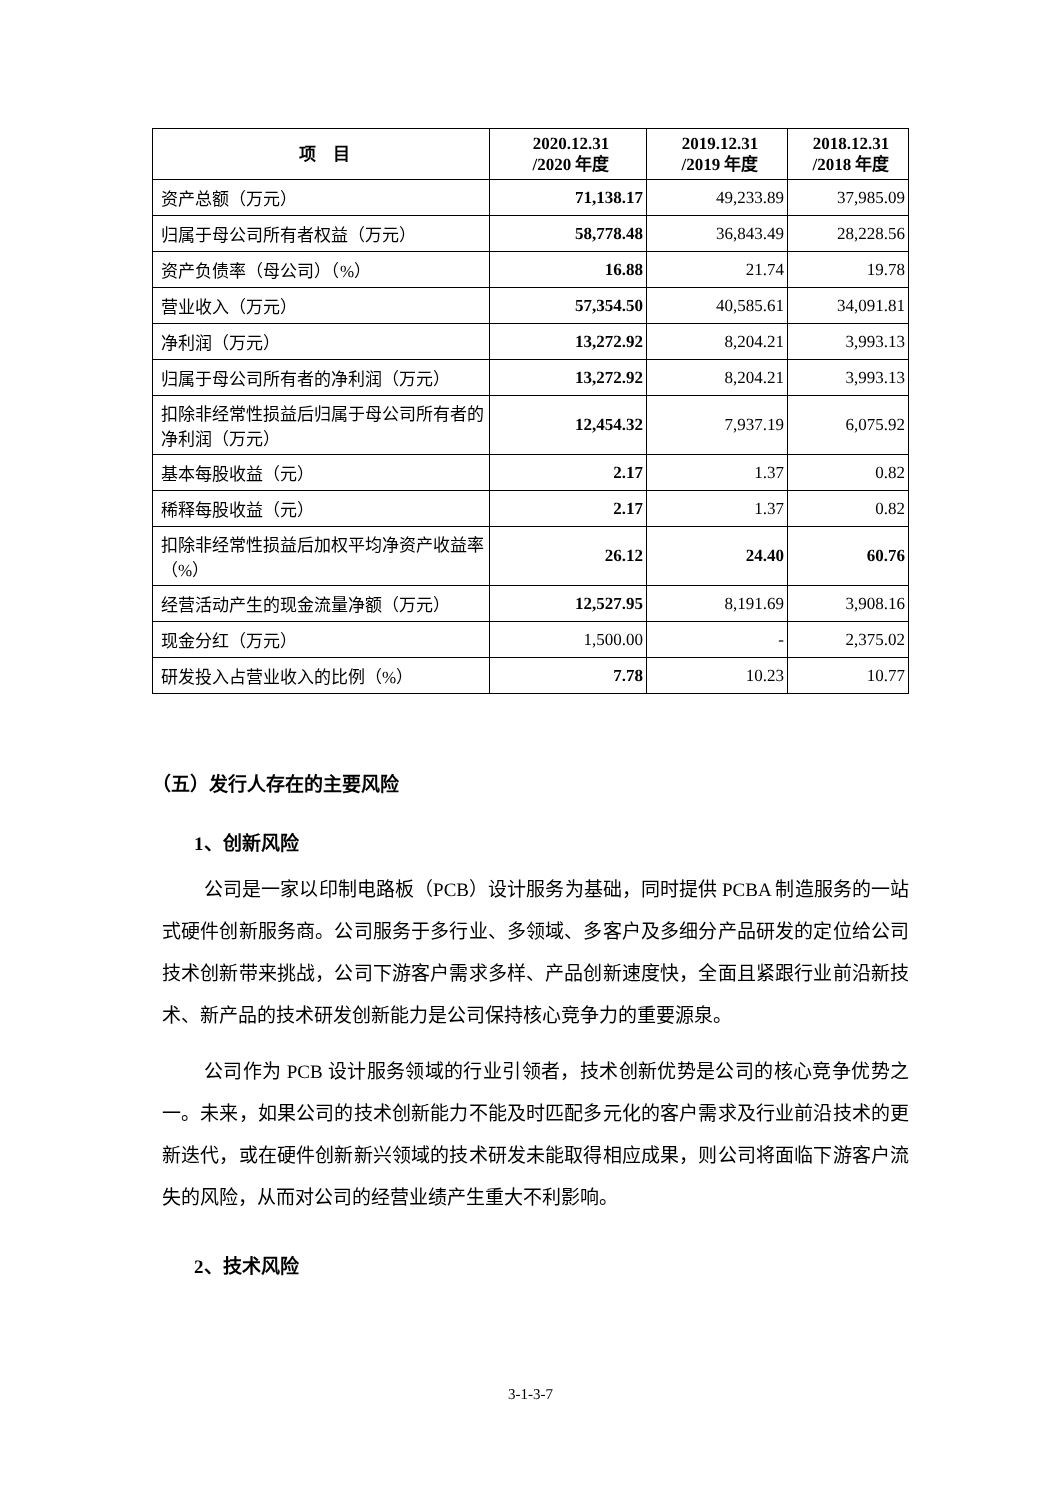| 项 目 | 2020.12.31 /2020 年度 | 2019.12.31 /2019 年度 | 2018.12.31 /2018 年度 |
| --- | --- | --- | --- |
| 资产总额（万元） | 71,138.17 | 49,233.89 | 37,985.09 |
| 归属于母公司所有者权益（万元） | 58,778.48 | 36,843.49 | 28,228.56 |
| 资产负债率（母公司）（%） | 16.88 | 21.74 | 19.78 |
| 营业收入（万元） | 57,354.50 | 40,585.61 | 34,091.81 |
| 净利润（万元） | 13,272.92 | 8,204.21 | 3,993.13 |
| 归属于母公司所有者的净利润（万元） | 13,272.92 | 8,204.21 | 3,993.13 |
| 扣除非经常性损益后归属于母公司所有者的净利润（万元） | 12,454.32 | 7,937.19 | 6,075.92 |
| 基本每股收益（元） | 2.17 | 1.37 | 0.82 |
| 稀释每股收益（元） | 2.17 | 1.37 | 0.82 |
| 扣除非经常性损益后加权平均净资产收益率（%） | 26.12 | 24.40 | 60.76 |
| 经营活动产生的现金流量净额（万元） | 12,527.95 | 8,191.69 | 3,908.16 |
| 现金分红（万元） | 1,500.00 | - | 2,375.02 |
| 研发投入占营业收入的比例（%） | 7.78 | 10.23 | 10.77 |
（五）发行人存在的主要风险
1、创新风险
公司是一家以印制电路板（PCB）设计服务为基础，同时提供 PCBA 制造服务的一站式硬件创新服务商。公司服务于多行业、多领域、多客户及多细分产品研发的定位给公司技术创新带来挑战，公司下游客户需求多样、产品创新速度快，全面且紧跟行业前沿新技术、新产品的技术研发创新能力是公司保持核心竞争力的重要源泉。
公司作为 PCB 设计服务领域的行业引领者，技术创新优势是公司的核心竞争优势之一。未来，如果公司的技术创新能力不能及时匹配多元化的客户需求及行业前沿技术的更新迭代，或在硬件创新新兴领域的技术研发未能取得相应成果，则公司将面临下游客户流失的风险，从而对公司的经营业绩产生重大不利影响。
2、技术风险
3-1-3-7